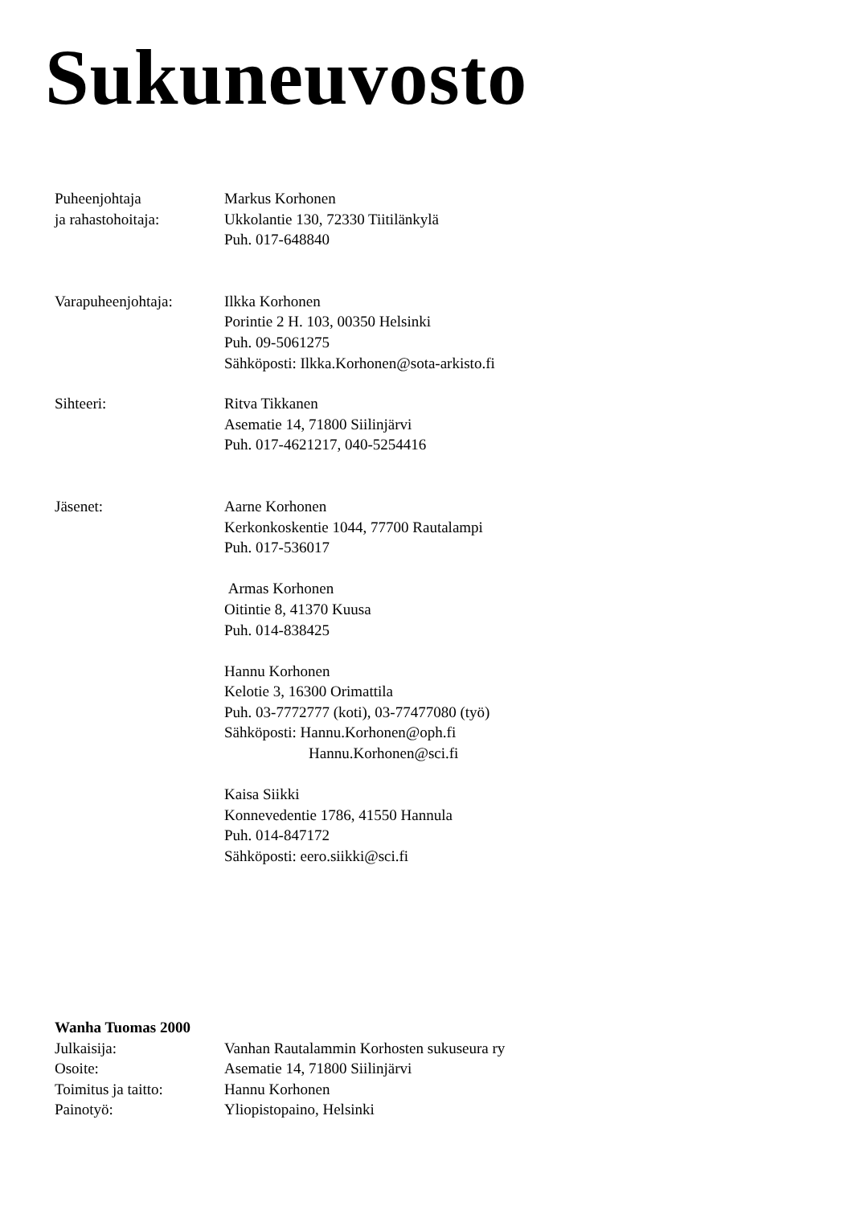Sukuneuvosto
Puheenjohtaja
ja rahastohoitaja:
Markus Korhonen
Ukkolantie 130, 72330 Tiitilänkylä
Puh. 017-648840
Varapuheenjohtaja: Ilkka Korhonen
Porintie 2 H. 103, 00350 Helsinki
Puh. 09-5061275
Sähköposti: Ilkka.Korhonen@sota-arkisto.fi
Sihteeri: Ritva Tikkanen
Asematie 14, 71800 Siilinjärvi
Puh. 017-4621217, 040-5254416
Jäsenet: Aarne Korhonen
Kerkonkoskentie 1044, 77700 Rautalampi
Puh. 017-536017
Armas Korhonen
Oitintie 8, 41370 Kuusa
Puh. 014-838425
Hannu Korhonen
Kelotie 3, 16300 Orimattila
Puh. 03-7772777 (koti), 03-77477080 (työ)
Sähköposti: Hannu.Korhonen@oph.fi
Hannu.Korhonen@sci.fi
Kaisa Siikki
Konnevedentie 1786, 41550 Hannula
Puh. 014-847172
Sähköposti: eero.siikki@sci.fi
Wanha Tuomas 2000
Julkaisija: Vanhan Rautalammin Korhosten sukuseura ry
Osoite: Asematie 14, 71800 Siilinjärvi
Toimitus ja taitto:
Hannu Korhonen
Painotyö: Yliopistopaino, Helsinki